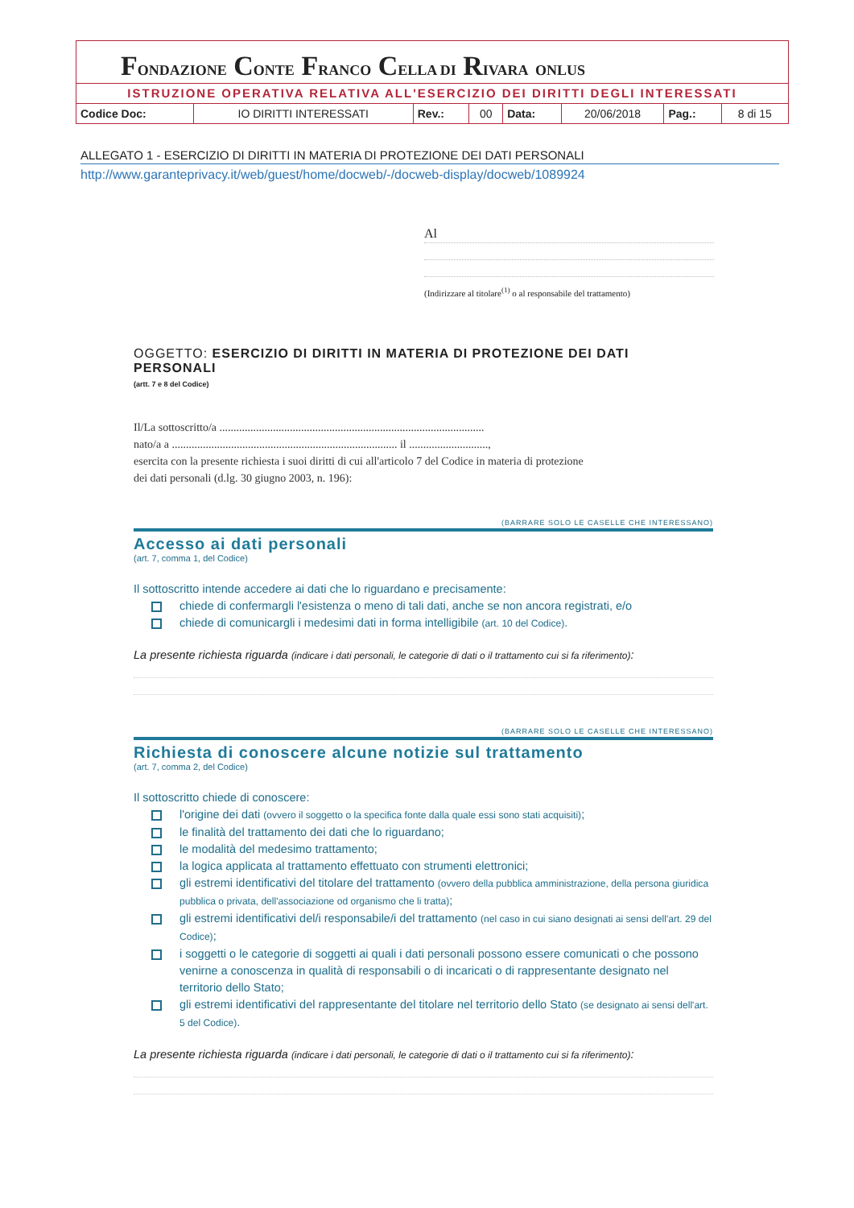FONDAZIONE CONTE FRANCO CELLA DI RIVARA ONLUS
ISTRUZIONE OPERATIVA RELATIVA ALL'ESERCIZIO DEI DIRITTI DEGLI INTERESSATI
| Codice Doc: | IO DIRITTI INTERESSATI | Rev.: | 00 | Data: | 20/06/2018 | Pag.: | 8 di 15 |
ALLEGATO 1 - ESERCIZIO DI DIRITTI IN MATERIA DI PROTEZIONE DEI DATI PERSONALI
http://www.garanteprivacy.it/web/guest/home/docweb/-/docweb-display/docweb/1089924
Al
(Indirizzare al titolare<sup>(1)</sup> o al responsabile del trattamento)
OGGETTO: ESERCIZIO DI DIRITTI IN MATERIA DI PROTEZIONE DEI DATI PERSONALI
(artt. 7 e 8 del Codice)
Il/La sottoscritto/a ..............................................................................................
nato/a a ................................................................................ il ............................,
esercita con la presente richiesta i suoi diritti di cui all'articolo 7 del Codice in materia di protezione
dei dati personali (d.lg. 30 giugno 2003, n. 196):
(BARRARE SOLO LE CASELLE CHE INTERESSANO)
Accesso ai dati personali
(art. 7, comma 1, del Codice)
Il sottoscritto intende accedere ai dati che lo riguardano e precisamente:
chiede di confermargli l'esistenza o meno di tali dati, anche se non ancora registrati, e/o
chiede di comunicargli i medesimi dati in forma intelligibile (art. 10 del Codice).
La presente richiesta riguarda (indicare i dati personali, le categorie di dati o il trattamento cui si fa riferimento):
(BARRARE SOLO LE CASELLE CHE INTERESSANO)
Richiesta di conoscere alcune notizie sul trattamento
(art. 7, comma 2, del Codice)
Il sottoscritto chiede di conoscere:
l'origine dei dati (ovvero il soggetto o la specifica fonte dalla quale essi sono stati acquisiti);
le finalità del trattamento dei dati che lo riguardano;
le modalità del medesimo trattamento;
la logica applicata al trattamento effettuato con strumenti elettronici;
gli estremi identificativi del titolare del trattamento (ovvero della pubblica amministrazione, della persona giuridica pubblica o privata, dell'associazione od organismo che li tratta);
gli estremi identificativi del/i responsabile/i del trattamento (nel caso in cui siano designati ai sensi dell'art. 29 del Codice);
i soggetti o le categorie di soggetti ai quali i dati personali possono essere comunicati o che possono venirne a conoscenza in qualità di responsabili o di incaricati o di rappresentante designato nel territorio dello Stato;
gli estremi identificativi del rappresentante del titolare nel territorio dello Stato (se designato ai sensi dell'art. 5 del Codice).
La presente richiesta riguarda (indicare i dati personali, le categorie di dati o il trattamento cui si fa riferimento):